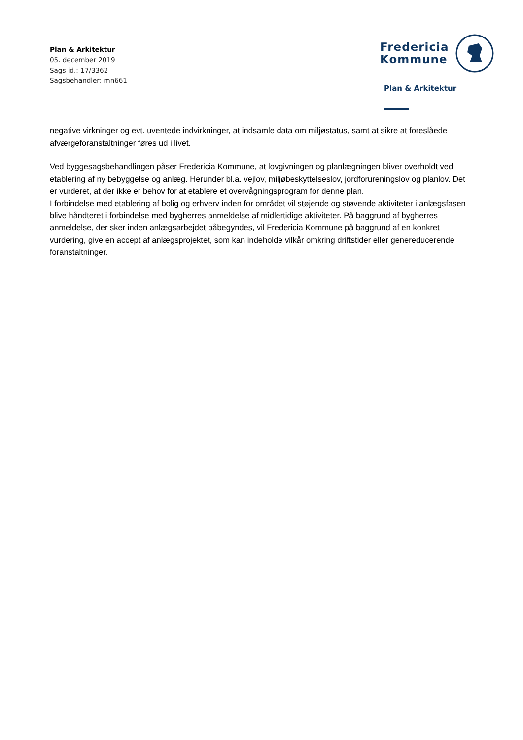Plan & Arkitektur
05. december 2019
Sags id.: 17/3362
Sagsbehandler: mn661
Fredericia
Kommune
Plan & Arkitektur
negative virkninger og evt. uventede indvirkninger, at indsamle data om miljøstatus, samt at sikre at foreslåede afværgeforanstaltninger føres ud i livet.
Ved byggesagsbehandlingen påser Fredericia Kommune, at lovgivningen og planlægningen bliver overholdt ved etablering af ny bebyggelse og anlæg. Herunder bl.a. vejlov, miljøbeskyttelseslov, jordforureningslov og planlov. Det er vurderet, at der ikke er behov for at etablere et overvågningsprogram for denne plan.
I forbindelse med etablering af bolig og erhverv inden for området vil støjende og støvende aktiviteter i anlægsfasen blive håndteret i forbindelse med bygherres anmeldelse af midlertidige aktiviteter. På baggrund af bygherres anmeldelse, der sker inden anlægsarbejdet påbegyndes, vil Fredericia Kommune på baggrund af en konkret vurdering, give en accept af anlægsprojektet, som kan indeholde vilkår omkring driftstider eller genereducerende foranstaltninger.